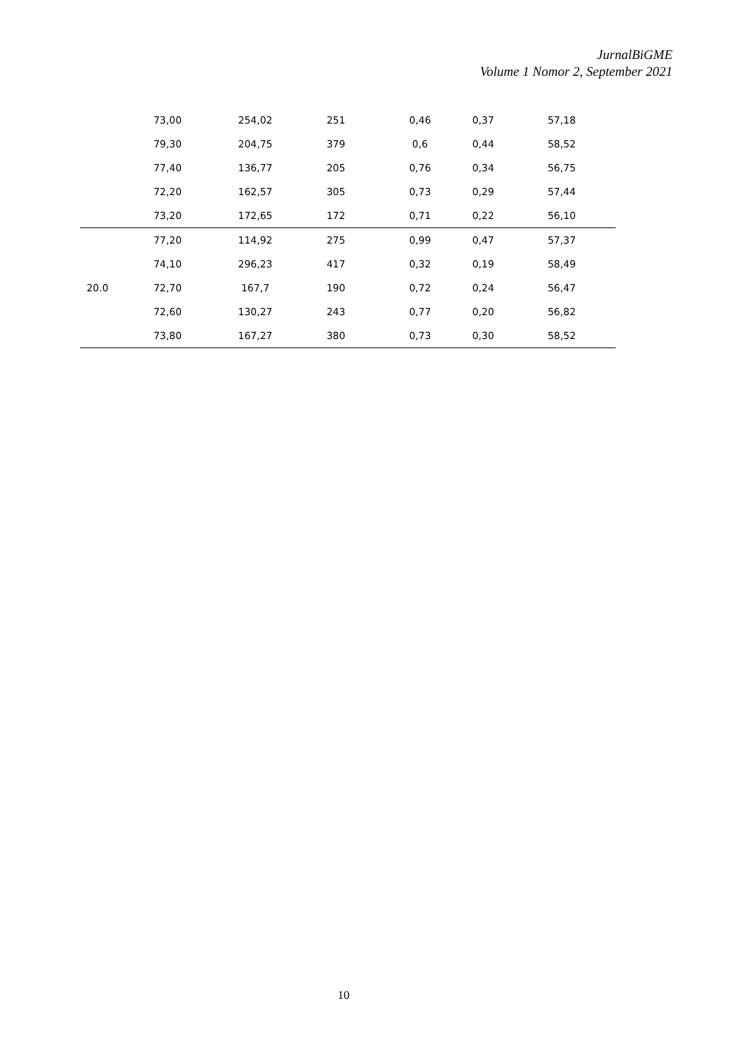JurnalBiGME
Volume 1 Nomor 2, September 2021
| | 73,00 | 254,02 | 251 | 0,46 | 0,37 | 57,18 |
| | 79,30 | 204,75 | 379 | 0,6 | 0,44 | 58,52 |
| | 77,40 | 136,77 | 205 | 0,76 | 0,34 | 56,75 |
| | 72,20 | 162,57 | 305 | 0,73 | 0,29 | 57,44 |
| | 73,20 | 172,65 | 172 | 0,71 | 0,22 | 56,10 |
| 20.0 | 77,20 | 114,92 | 275 | 0,99 | 0,47 | 57,37 |
| | 74,10 | 296,23 | 417 | 0,32 | 0,19 | 58,49 |
| | 72,70 | 167,7 | 190 | 0,72 | 0,24 | 56,47 |
| | 72,60 | 130,27 | 243 | 0,77 | 0,20 | 56,82 |
| | 73,80 | 167,27 | 380 | 0,73 | 0,30 | 58,52 |
10